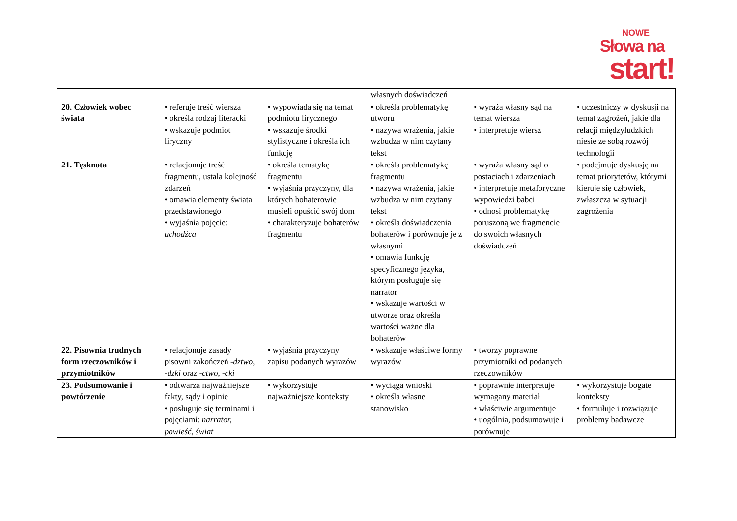NOWE
Słowa na
start!
| | | | własnych doświadczeń | | |
| 20. Człowiek wobec świata | • referuje treść wiersza • określa rodzaj literacki • wskazuje podmiot liryczny | • wypowiada się na temat podmiotu lirycznego • wskazuje środki stylistyczne i określa ich funkcję | • określa problematykę utworu • nazywa wrażenia, jakie wzbudza w nim czytany tekst | • wyraża własny sąd na temat wiersza • interpretuje wiersz | • uczestniczy w dyskusji na temat zagrożeń, jakie dla relacji międzyludzkich niesie ze sobą rozwój technologii |
| 21. Tęsknota | • relacjonuje treść fragmentu, ustala kolejność zdarzeń • omawia elementy świata przedstawionego • wyjaśnia pojęcie: uchodźca | • określa tematykę fragmentu • wyjaśnia przyczyny, dla których bohaterowie musieli opuścić swój dom • charakteryzuje bohaterów fragmentu | • określa problematykę fragmentu • nazywa wrażenia, jakie wzbudza w nim czytany tekst • określa doświadczenia bohaterów i porównuje je z własnymi • omawia funkcję specyficznego języka, którym posługuje się narrator • wskazuje wartości w utworze oraz określa wartości ważne dla bohaterów | • wyraża własny sąd o postaciach i zdarzeniach • interpretuje metaforyczne wypowiedzi babci • odnosi problematykę poruszoną we fragmencie do swoich własnych doświadczeń | • podejmuje dyskusję na temat priorytetów, którymi kieruje się człowiek, zwłaszcza w sytuacji zagrożenia |
| 22. Pisownia trudnych form rzeczowników i przymiotników | • relacjonuje zasady pisowni zakończeń - dztwo , - dzki oraz - ctwo , - cki | • wyjaśnia przyczyny zapisu podanych wyrazów | • wskazuje właściwe formy wyrazów | • tworzy poprawne przymiotniki od podanych rzeczowników | |
| 23. Podsumowanie i powtórzenie | • odtwarza najważniejsze fakty, sądy i opinie • posługuje się terminami i pojęciami: narrator, powieść, świat | • wykorzystuje najważniejsze konteksty | • wyciąga wnioski • określa własne stanowisko | • poprawnie interpretuje wymagany materiał • właściwie argumentuje • uogólnia, podsumowuje i porównuje | • wykorzystuje bogate konteksty • formułuje i rozwiązuje problemy badawcze |